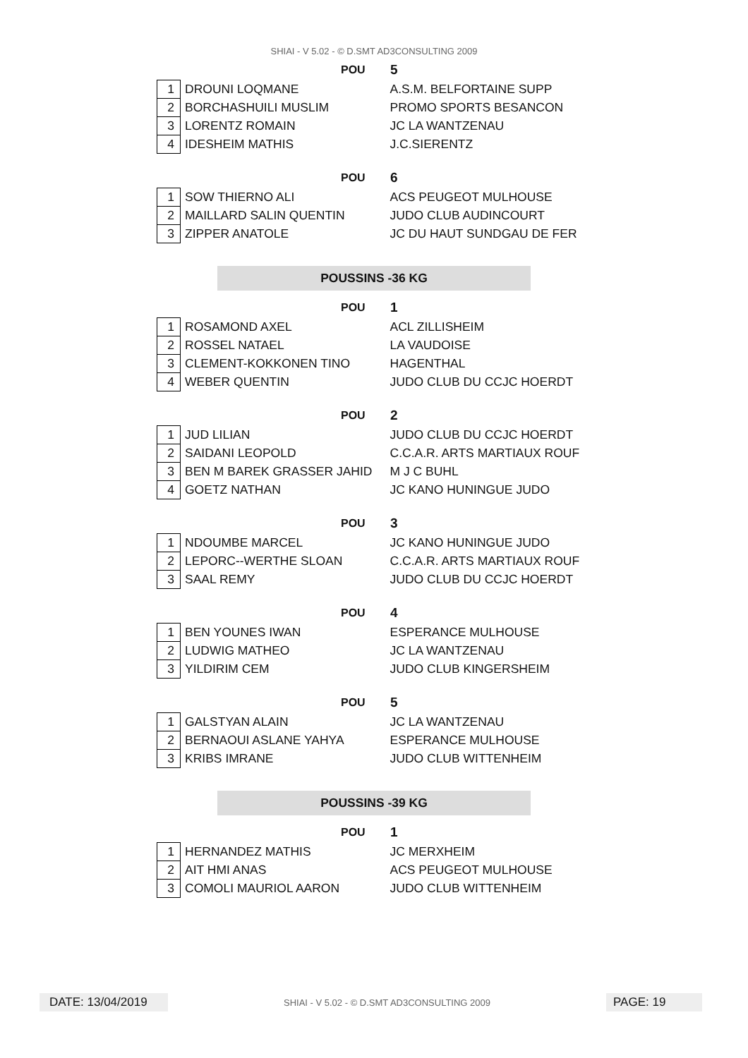SHIAI - V 5.02 - © D.SMT AD3CONSULTING 2009
POU 5
| 1 | DROUNI LOQMANE | A.S.M. BELFORTAINE SUPP |
| 2 | BORCHASHUILI MUSLIM | PROMO SPORTS BESANCON |
| 3 | LORENTZ ROMAIN | JC LA WANTZENAU |
| 4 | IDESHEIM MATHIS | J.C.SIERENTZ |
POU 6
| 1 | SOW THIERNO ALI | ACS PEUGEOT MULHOUSE |
| 2 | MAILLARD SALIN QUENTIN | JUDO CLUB AUDINCOURT |
| 3 | ZIPPER ANATOLE | JC DU HAUT SUNDGAU DE FER |
POUSSINS -36 KG
POU 1
| 1 | ROSAMOND AXEL | ACL ZILLISHEIM |
| 2 | ROSSEL NATAEL | LA VAUDOISE |
| 3 | CLEMENT-KOKKONEN TINO | HAGENTHAL |
| 4 | WEBER QUENTIN | JUDO CLUB DU CCJC HOERDT |
POU 2
| 1 | JUD LILIAN | JUDO CLUB DU CCJC HOERDT |
| 2 | SAIDANI LEOPOLD | C.C.A.R. ARTS MARTIAUX ROUF |
| 3 | BEN M BAREK GRASSER JAHID | M J C BUHL |
| 4 | GOETZ NATHAN | JC KANO HUNINGUE JUDO |
POU 3
| 1 | NDOUMBE MARCEL | JC KANO HUNINGUE JUDO |
| 2 | LEPORC--WERTHE SLOAN | C.C.A.R. ARTS MARTIAUX ROUF |
| 3 | SAAL REMY | JUDO CLUB DU CCJC HOERDT |
POU 4
| 1 | BEN YOUNES IWAN | ESPERANCE MULHOUSE |
| 2 | LUDWIG MATHEO | JC LA WANTZENAU |
| 3 | YILDIRIM CEM | JUDO CLUB KINGERSHEIM |
POU 5
| 1 | GALSTYAN ALAIN | JC LA WANTZENAU |
| 2 | BERNAOUI ASLANE YAHYA | ESPERANCE MULHOUSE |
| 3 | KRIBS IMRANE | JUDO CLUB WITTENHEIM |
POUSSINS -39 KG
POU 1
| 1 | HERNANDEZ MATHIS | JC MERXHEIM |
| 2 | AIT HMI ANAS | ACS PEUGEOT MULHOUSE |
| 3 | COMOLI MAURIOL AARON | JUDO CLUB WITTENHEIM |
DATE: 13/04/2019 SHIAI - V 5.02 - © D.SMT AD3CONSULTING 2009 PAGE: 19